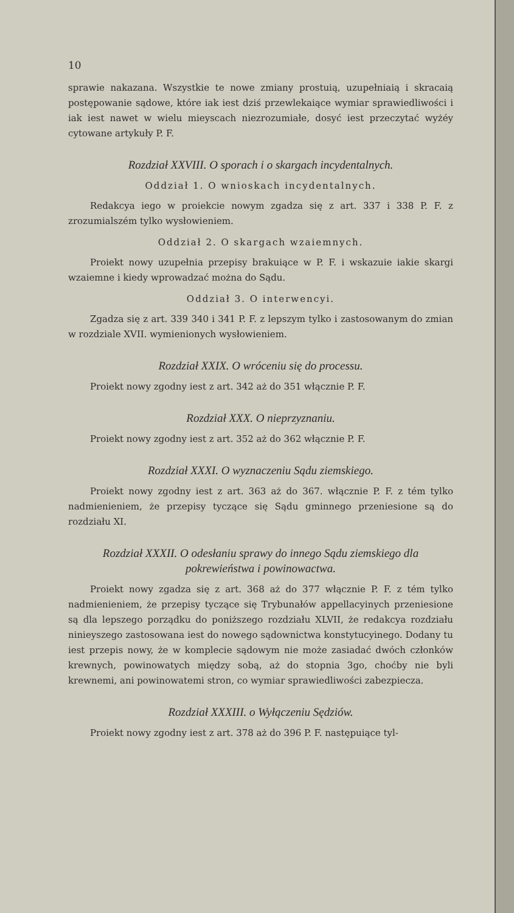10
sprawie nakazana. Wszystkie te nowe zmiany prostuią, uzupełniaią i skracaią postępowanie sądowe, które iak iest dziś przewlekaiące wymiar sprawiedliwości i iak iest nawet w wielu mieyscach niezrozumiałe, dosyć iest przeczytać wyżéy cytowane artykuły P. F.
Rozdział XXVIII. O sporach i o skargach incydentalnych.
Oddział 1. O wnioskach incydentalnych.
Redakcya iego w proiekcie nowym zgadza się z art. 337 i 338 P. F. z zrozumialszém tylko wysłowieniem.
Oddział 2. O skargach wzaiemnych.
Proiekt nowy uzupełnia przepisy brakuiące w P. F. i wskazuie iakie skargi wzaiemne i kiedy wprowadzać można do Sądu.
Oddział 3. O interwencyi.
Zgadza się z art. 339 340 i 341 P. F. z lepszym tylko i zastosowanym do zmian w rozdziale XVII. wymienionych wysłowieniem.
Rozdział XXIX. O wróceniu się do processu.
Proiekt nowy zgodny iest z art. 342 aż do 351 włącznie P. F.
Rozdział XXX. O nieprzyznaniu.
Proiekt nowy zgodny iest z art. 352 aż do 362 włącznie P. F.
Rozdział XXXI. O wyznaczeniu Sądu ziemskiego.
Proiekt nowy zgodny iest z art. 363 aż do 367. włącznie P. F. z tém tylko nadmienieniem, że przepisy tyczące się Sądu gminnego przeniesione są do rozdziału XI.
Rozdział XXXII. O odesłaniu sprawy do innego Sądu ziemskiego dla pokrewieństwa i powinowactwa.
Proiekt nowy zgadza się z art. 368 aż do 377 włącznie P. F. z tém tylko nadmienieniem, że przepisy tyczące się Trybunałów appellacyinych przeniesione są dla lepszego porządku do poniższego rozdziału XLVII, że redakcya rozdziału ninieyszego zastosowana iest do nowego sądownictwa konstytucyinego. Dodany tu iest przepis nowy, że w komplecie sądowym nie może zasiadać dwóch członków krewnych, powinowatych między sobą, aż do stopnia 3go, choćby nie byli krewnemi, ani powinowatemi stron, co wymiar sprawiedliwości zabezpiecza.
Rozdział XXXIII. o Wyłączeniu Sędziów.
Proiekt nowy zgodny iest z art. 378 aż do 396 P. F. następuiące tyl-